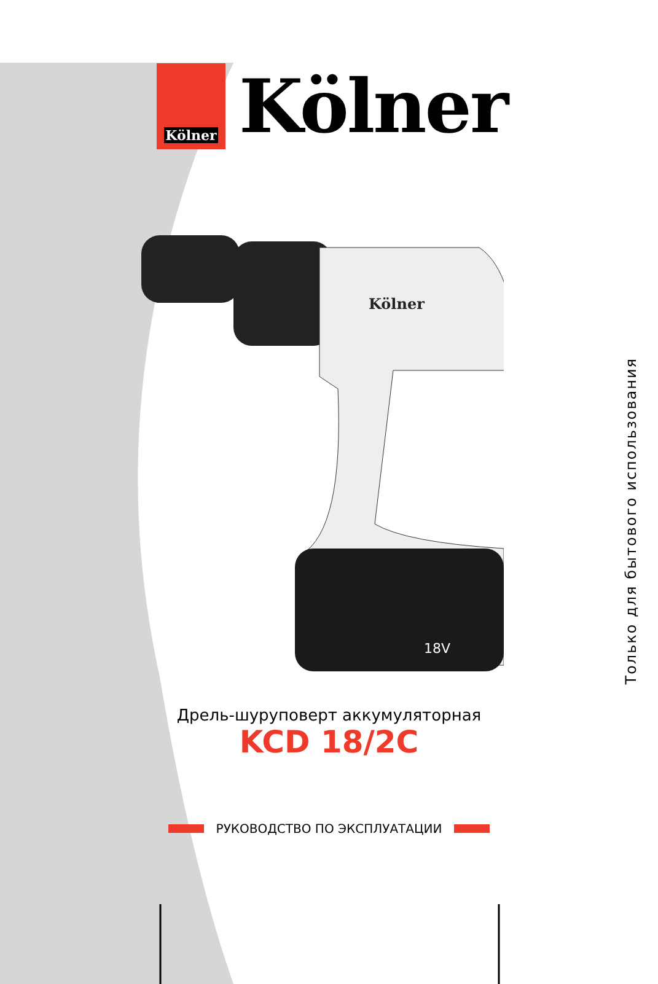Kölner
Kölner
18V
Kölner
Дрель-шуруповерт аккумуляторная
KCD 18/2C
РУКОВОДСТВО ПО ЭКСПЛУАТАЦИИ
Только для бытового использования